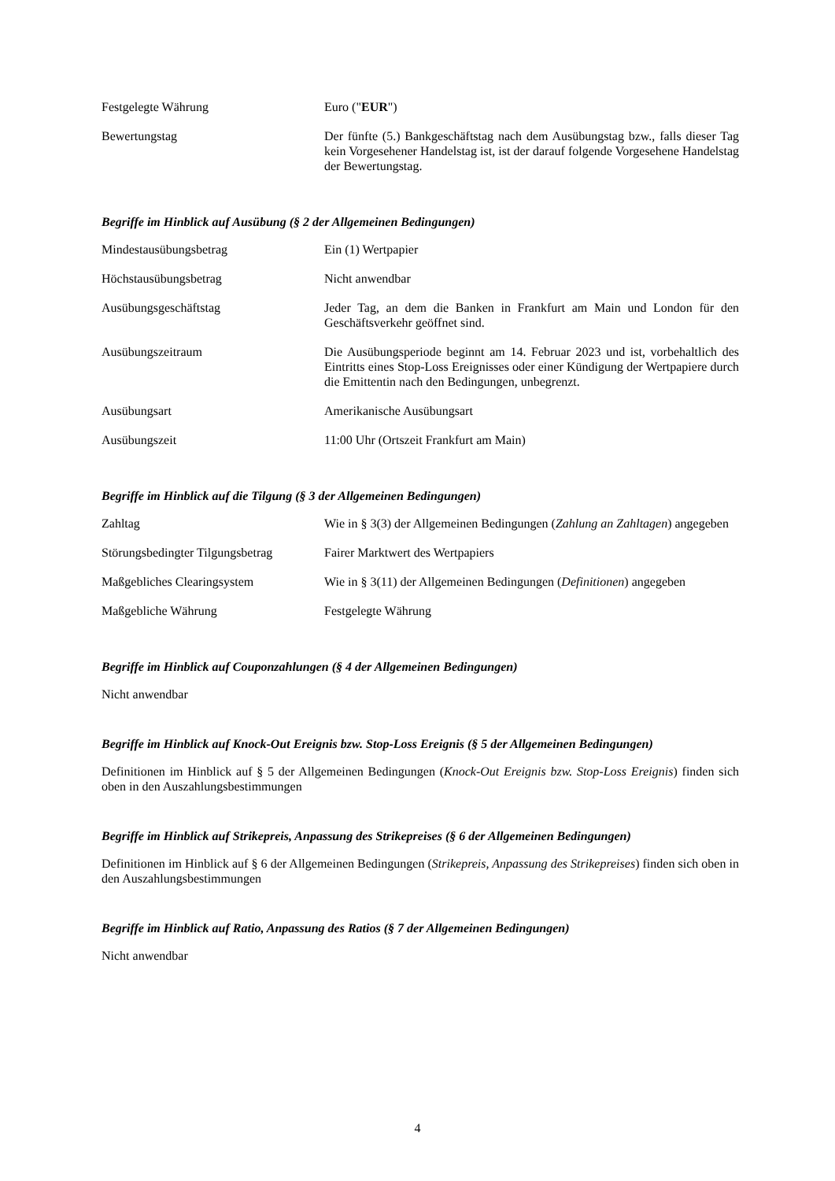| Festgelegte Währung | Euro (" EUR ") |
| Bewertungstag | Der fünfte (5.) Bankgeschäftstag nach dem Ausübungstag bzw., falls dieser Tag kein Vorgesehener Handelstag ist, ist der darauf folgende Vorgesehene Handelstag der Bewertungstag. |
Begriffe im Hinblick auf Ausübung (§ 2 der Allgemeinen Bedingungen)
| Mindestausübungsbetrag | Ein (1) Wertpapier |
| Höchstausübungsbetrag | Nicht anwendbar |
| Ausübungsgeschäftstag | Jeder Tag, an dem die Banken in Frankfurt am Main und London für den Geschäftsverkehr geöffnet sind. |
| Ausübungszeitraum | Die Ausübungsperiode beginnt am 14. Februar 2023 und ist, vorbehaltlich des Eintritts eines Stop-Loss Ereignisses oder einer Kündigung der Wertpapiere durch die Emittentin nach den Bedingungen, unbegrenzt. |
| Ausübungsart | Amerikanische Ausübungsart |
| Ausübungszeit | 11:00 Uhr (Ortszeit Frankfurt am Main) |
Begriffe im Hinblick auf die Tilgung (§ 3 der Allgemeinen Bedingungen)
| Zahltag | Wie in § 3(3) der Allgemeinen Bedingungen ( Zahlung an Zahltagen ) angegeben |
| Störungsbedingter Tilgungsbetrag | Fairer Marktwert des Wertpapiers |
| Maßgebliches Clearingsystem | Wie in § 3(11) der Allgemeinen Bedingungen ( Definitionen ) angegeben |
| Maßgebliche Währung | Festgelegte Währung |
Begriffe im Hinblick auf Couponzahlungen (§ 4 der Allgemeinen Bedingungen)
Nicht anwendbar
Begriffe im Hinblick auf Knock-Out Ereignis bzw. Stop-Loss Ereignis (§ 5 der Allgemeinen Bedingungen)
Definitionen im Hinblick auf § 5 der Allgemeinen Bedingungen (Knock-Out Ereignis bzw. Stop-Loss Ereignis) finden sich oben in den Auszahlungsbestimmungen
Begriffe im Hinblick auf Strikepreis, Anpassung des Strikepreises (§ 6 der Allgemeinen Bedingungen)
Definitionen im Hinblick auf § 6 der Allgemeinen Bedingungen (Strikepreis, Anpassung des Strikepreises) finden sich oben in den Auszahlungsbestimmungen
Begriffe im Hinblick auf Ratio, Anpassung des Ratios (§ 7 der Allgemeinen Bedingungen)
Nicht anwendbar
4